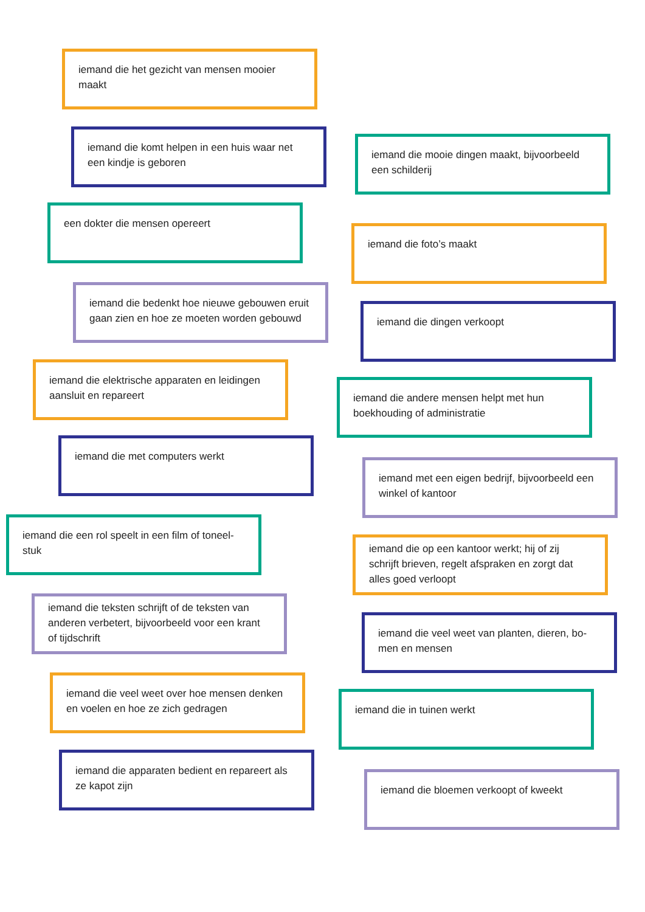iemand die het gezicht van mensen mooier maakt
iemand die komt helpen in een huis waar net een kindje is geboren
een dokter die mensen opereert
iemand die bedenkt hoe nieuwe gebouwen eruit gaan zien en hoe ze moeten worden gebouwd
iemand die elektrische apparaten en leidingen aansluit en repareert
iemand die met computers werkt
iemand die een rol speelt in een film of toneel-stuk
iemand die teksten schrijft of de teksten van anderen verbetert, bijvoorbeeld voor een krant of tijdschrift
iemand die veel weet over hoe mensen denken en voelen en hoe ze zich gedragen
iemand die apparaten bedient en repareert als ze kapot zijn
iemand die mooie dingen maakt, bijvoorbeeld een schilderij
iemand die foto’s maakt
iemand die dingen verkoopt
iemand die andere mensen helpt met hun boekhouding of administratie
iemand met een eigen bedrijf, bijvoorbeeld een winkel of kantoor
iemand die op een kantoor werkt; hij of zij schrijft brieven, regelt afspraken en zorgt dat alles goed verloopt
iemand die veel weet van planten, dieren, bo-men en mensen
iemand die in tuinen werkt
iemand die bloemen verkoopt of kweekt